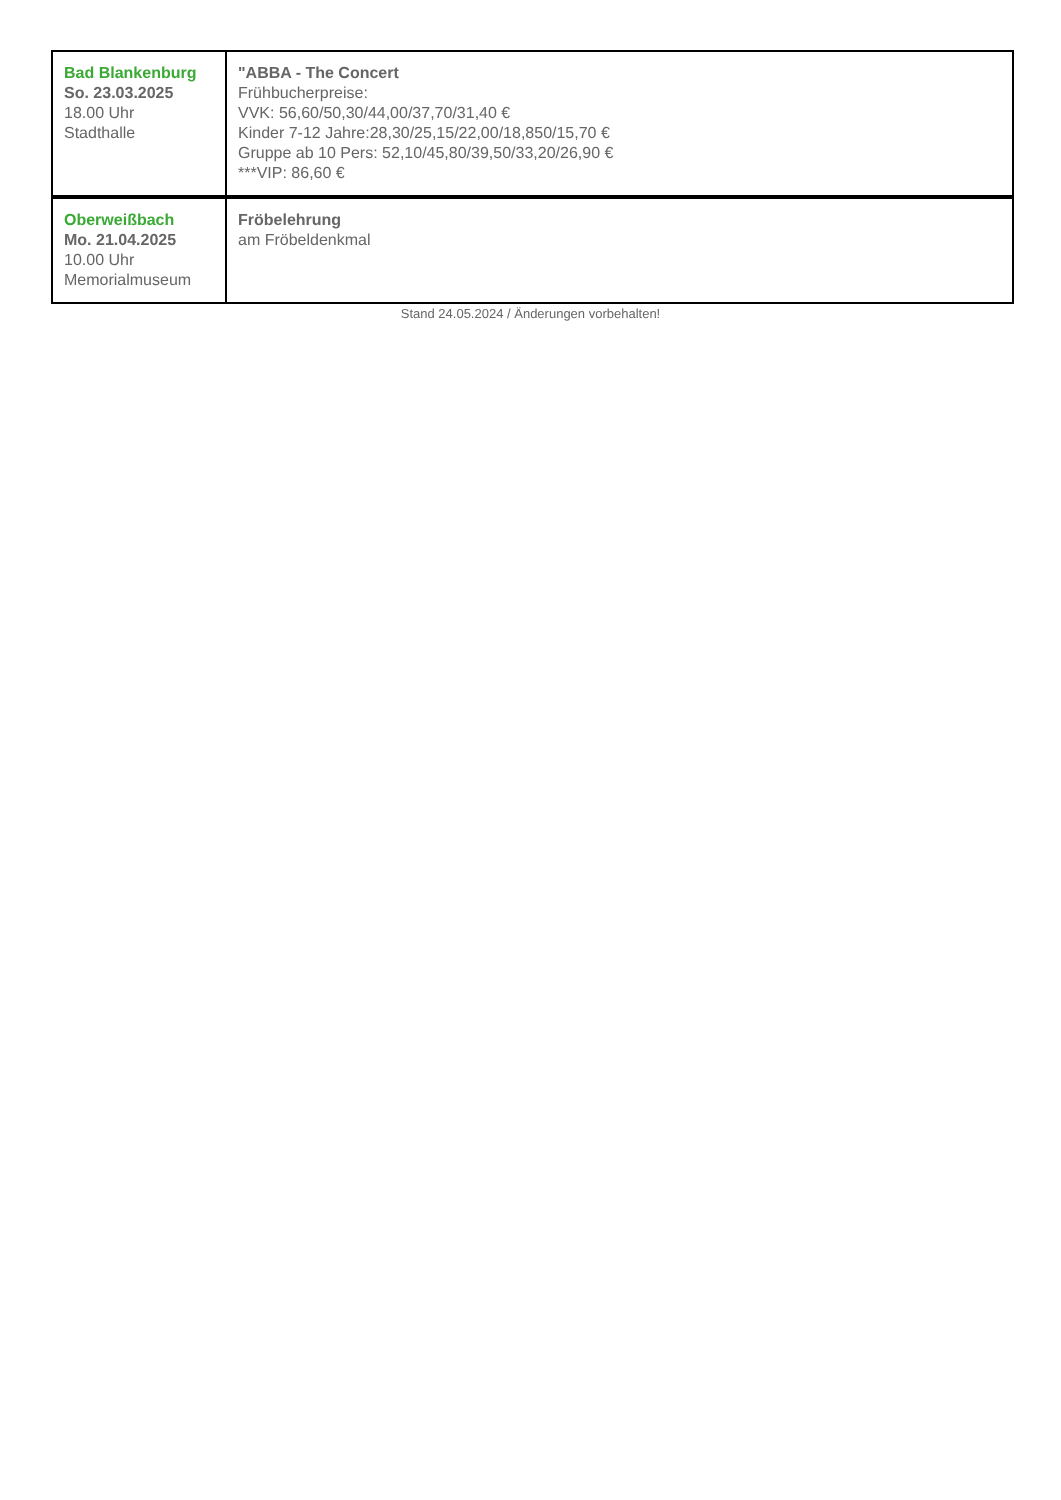| Bad Blankenburg So. 23.03.2025 18.00 Uhr Stadthalle | "ABBA - The Concert Frühbucherpreise: VVK: 56,60/50,30/44,00/37,70/31,40 € Kinder 7-12 Jahre:28,30/25,15/22,00/18,850/15,70 € Gruppe ab 10 Pers: 52,10/45,80/39,50/33,20/26,90 € ***VIP: 86,60 € |
| Oberweißbach Mo. 21.04.2025 10.00 Uhr Memorialmuseum | Fröbelehrung am Fröbeldenkmal |
Stand 24.05.2024 / Änderungen vorbehalten!